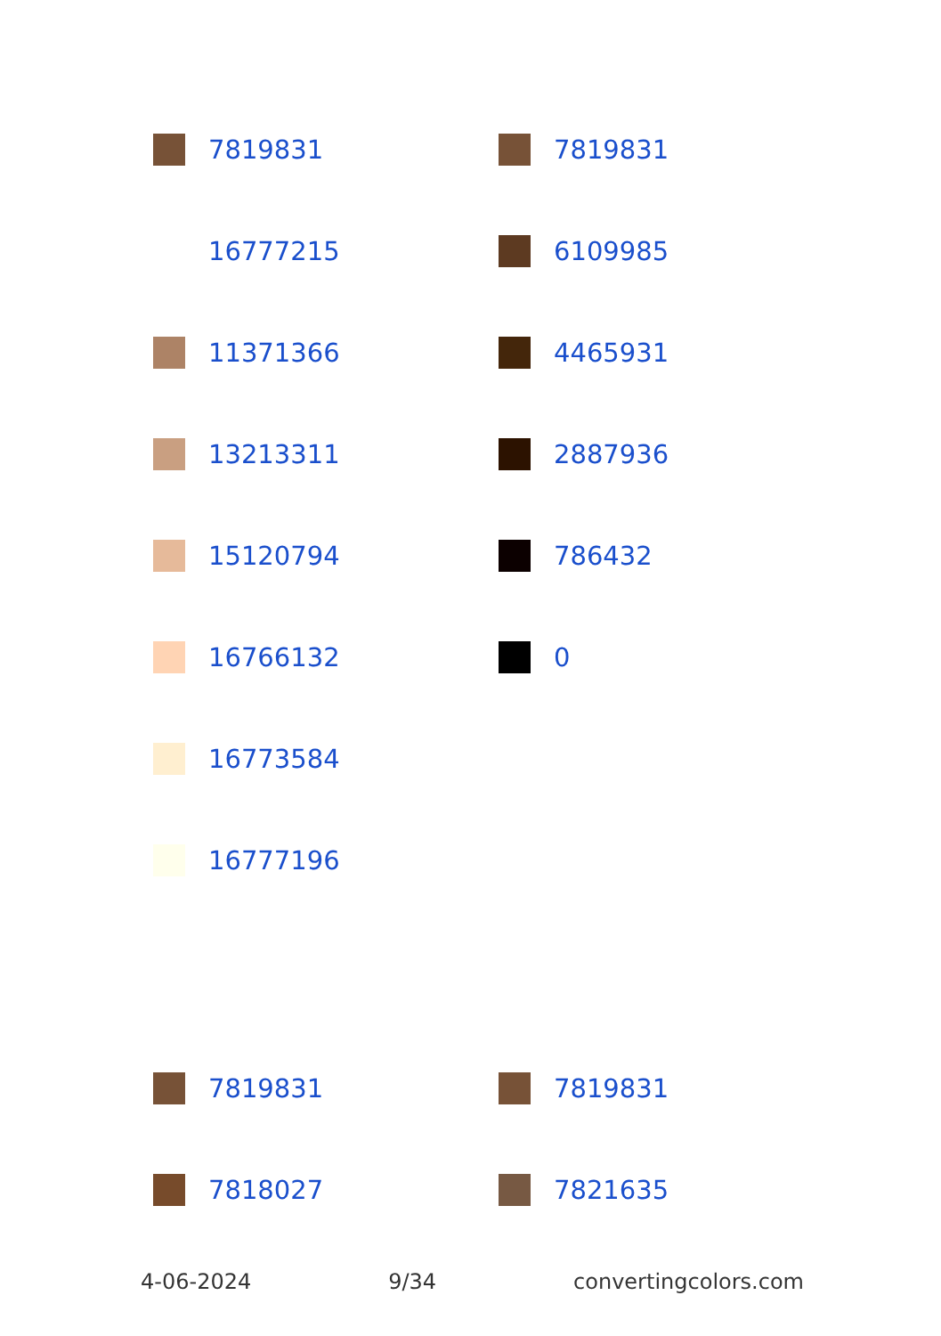7819831
7819831
16777215
6109985
11371366
4465931
13213311
2887936
15120794
786432
16766132
0
16773584
16777196
7819831
7819831
7818027
7821635
4-06-2024 9/34 convertingcolors.com